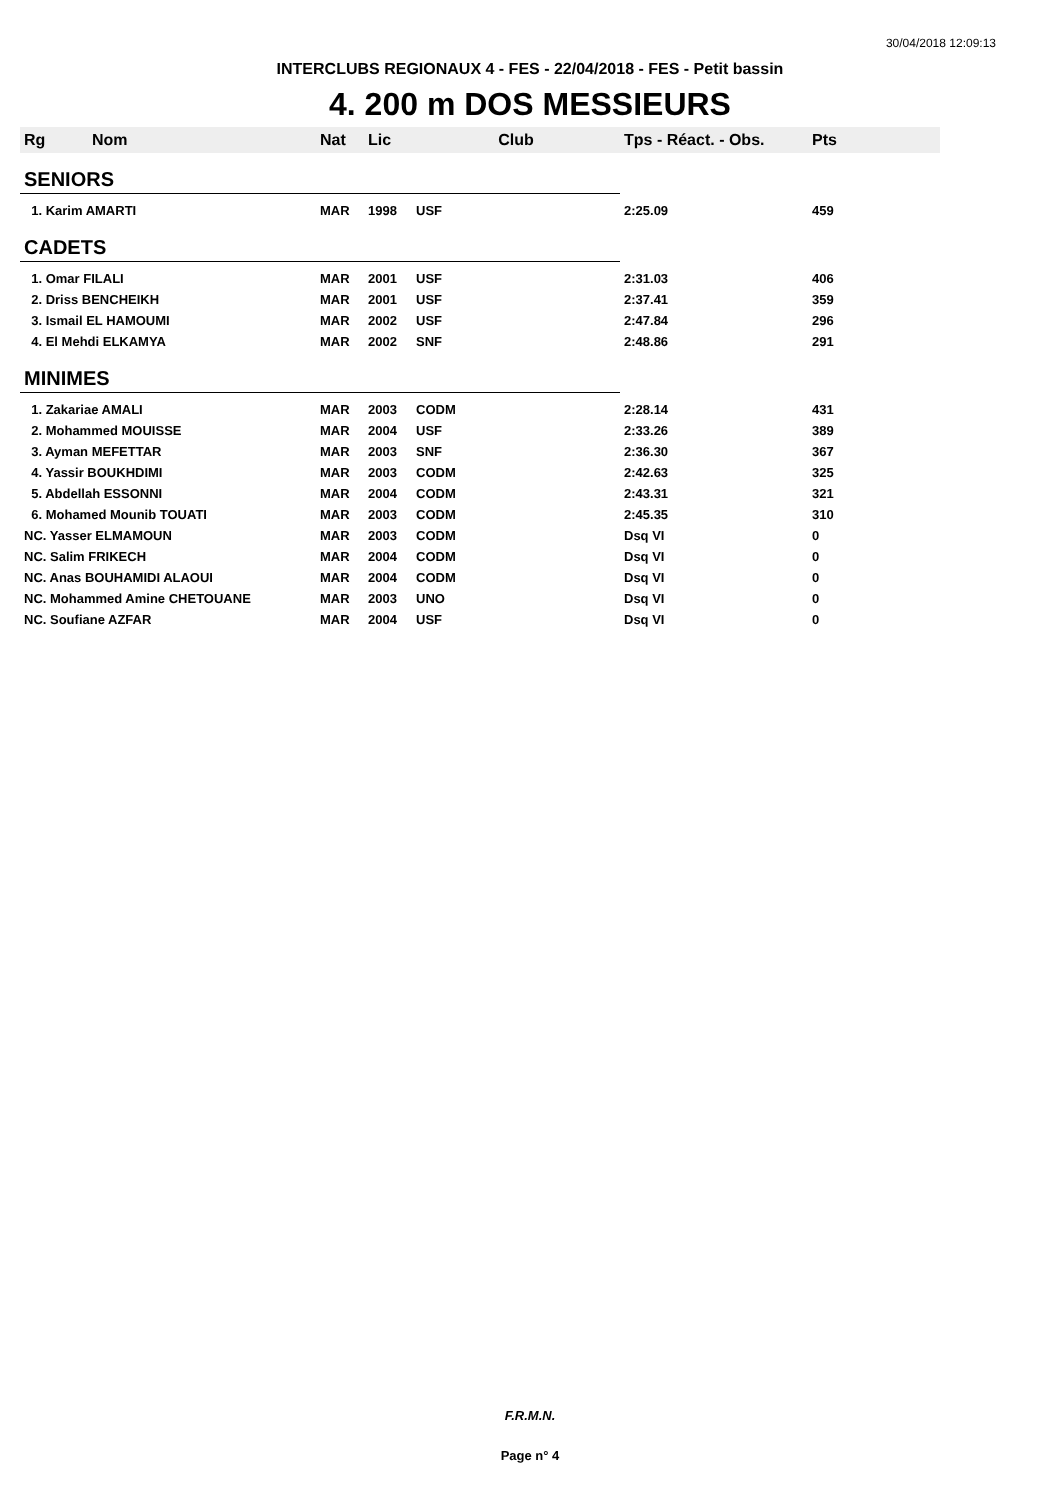30/04/2018 12:09:13
INTERCLUBS REGIONAUX 4 - FES - 22/04/2018 - FES - Petit bassin
4. 200 m DOS MESSIEURS
| Rg | Nom | Nat | Lic | Club | Tps - Réact. - Obs. | Pts |
| --- | --- | --- | --- | --- | --- | --- |
| SENIORS | | | | | | |
| 1. Karim AMARTI | | MAR | 1998 | USF | 2:25.09 | 459 |
| CADETS | | | | | | |
| 1. Omar FILALI | | MAR | 2001 | USF | 2:31.03 | 406 |
| 2. Driss BENCHEIKH | | MAR | 2001 | USF | 2:37.41 | 359 |
| 3. Ismail EL HAMOUMI | | MAR | 2002 | USF | 2:47.84 | 296 |
| 4. El Mehdi ELKAMYA | | MAR | 2002 | SNF | 2:48.86 | 291 |
| MINIMES | | | | | | |
| 1. Zakariae AMALI | | MAR | 2003 | CODM | 2:28.14 | 431 |
| 2. Mohammed MOUISSE | | MAR | 2004 | USF | 2:33.26 | 389 |
| 3. Ayman MEFETTAR | | MAR | 2003 | SNF | 2:36.30 | 367 |
| 4. Yassir BOUKHDIMI | | MAR | 2003 | CODM | 2:42.63 | 325 |
| 5. Abdellah ESSONNI | | MAR | 2004 | CODM | 2:43.31 | 321 |
| 6. Mohamed Mounib TOUATI | | MAR | 2003 | CODM | 2:45.35 | 310 |
| NC. Yasser ELMAMOUN | | MAR | 2003 | CODM | Dsq VI | 0 |
| NC. Salim FRIKECH | | MAR | 2004 | CODM | Dsq VI | 0 |
| NC. Anas BOUHAMIDI ALAOUI | | MAR | 2004 | CODM | Dsq VI | 0 |
| NC. Mohammed Amine CHETOUANE | | MAR | 2003 | UNO | Dsq VI | 0 |
| NC. Soufiane AZFAR | | MAR | 2004 | USF | Dsq VI | 0 |
F.R.M.N.
Page n° 4